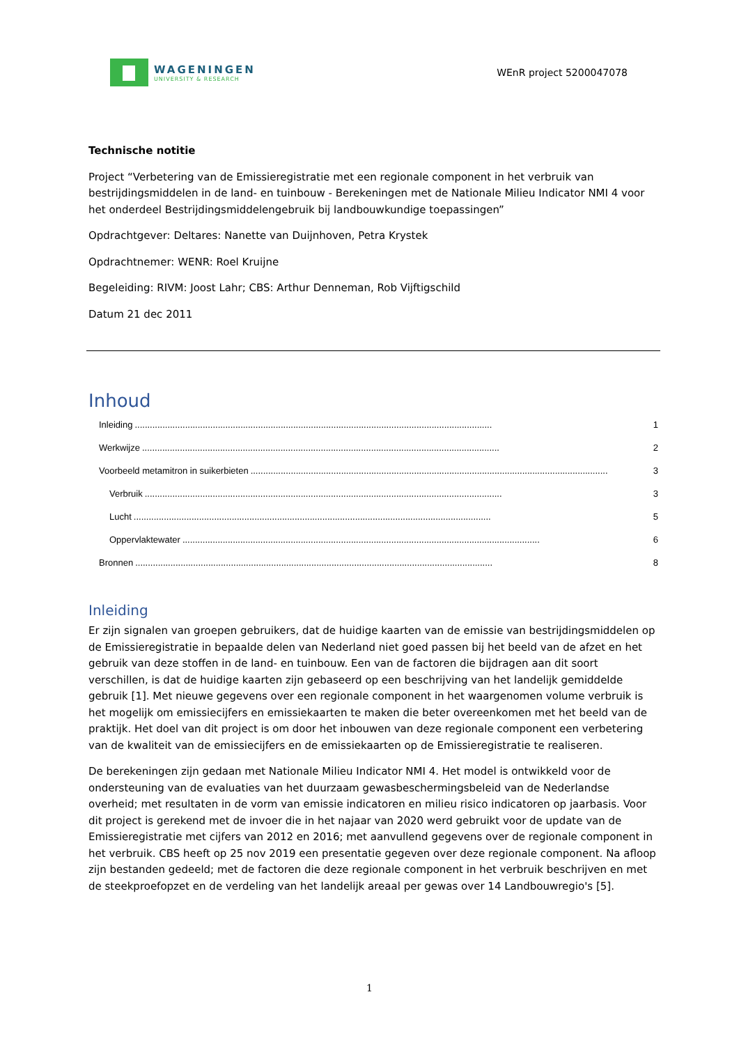WAGENINGEN
UNIVERSITY & RESEARCH
WEnR project 5200047078
Technische notitie
Project “Verbetering van de Emissieregistratie met een regionale component in het verbruik van bestrijdingsmiddelen in de land- en tuinbouw - Berekeningen met de Nationale Milieu Indicator NMI 4 voor het onderdeel Bestrijdingsmiddelengebruik bij landbouwkundige toepassingen”
Opdrachtgever: Deltares: Nanette van Duijnhoven, Petra Krystek
Opdrachtnemer: WENR: Roel Kruijne
Begeleiding: RIVM: Joost Lahr; CBS: Arthur Denneman, Rob Vijftigschild
Datum 21 dec 2011
Inhoud
Inleiding.............................................................................................................................................. 1
Werkwijze.............................................................................................................................................. 2
Voorbeeld metamitron in suikerbieten.............................................................................................................................................. 3
Verbruik.............................................................................................................................................. 3
Lucht.............................................................................................................................................. 5
Oppervlaktewater.............................................................................................................................................. 6
Bronnen.............................................................................................................................................. 8
Inleiding
Er zijn signalen van groepen gebruikers, dat de huidige kaarten van de emissie van bestrijdingsmiddelen op de Emissieregistratie in bepaalde delen van Nederland niet goed passen bij het beeld van de afzet en het gebruik van deze stoffen in de land- en tuinbouw. Een van de factoren die bijdragen aan dit soort verschillen, is dat de huidige kaarten zijn gebaseerd op een beschrijving van het landelijk gemiddelde gebruik [1]. Met nieuwe gegevens over een regionale component in het waargenomen volume verbruik is het mogelijk om emissiecijfers en emissiekaarten te maken die beter overeenkomen met het beeld van de praktijk. Het doel van dit project is om door het inbouwen van deze regionale component een verbetering van de kwaliteit van de emissiecijfers en de emissiekaarten op de Emissieregistratie te realiseren.
De berekeningen zijn gedaan met Nationale Milieu Indicator NMI 4. Het model is ontwikkeld voor de ondersteuning van de evaluaties van het duurzaam gewasbeschermingsbeleid van de Nederlandse overheid; met resultaten in de vorm van emissie indicatoren en milieu risico indicatoren op jaarbasis. Voor dit project is gerekend met de invoer die in het najaar van 2020 werd gebruikt voor de update van de Emissieregistratie met cijfers van 2012 en 2016; met aanvullend gegevens over de regionale component in het verbruik. CBS heeft op 25 nov 2019 een presentatie gegeven over deze regionale component. Na afloop zijn bestanden gedeeld; met de factoren die deze regionale component in het verbruik beschrijven en met de steekproefopzet en de verdeling van het landelijk areaal per gewas over 14 Landbouwregio's [5].
1